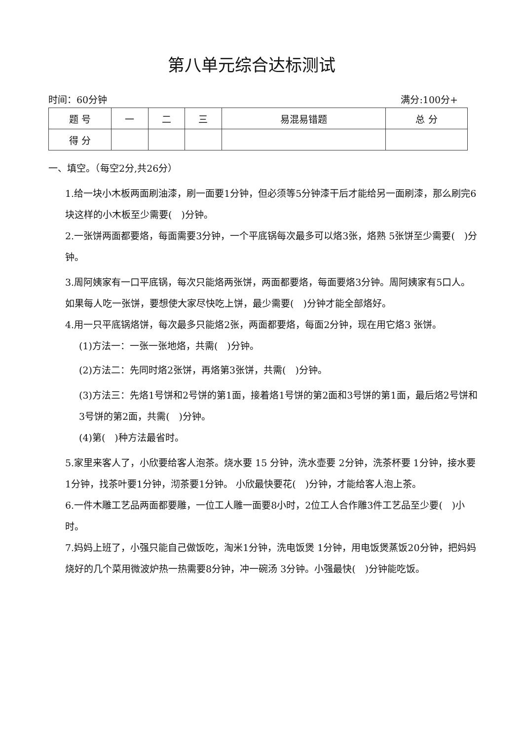第八单元综合达标测试
时间：60分钟 满分:100分+
| 题 号 | 一 | 二 | 三 | 易混易错题 | 总 分 |
| --- | --- | --- | --- | --- | --- |
| 得 分 | | | | | |
一、填空。（每空2分,共26分）
1.给一块小木板两面刷油漆，刷一面要1分钟，但必须等5分钟漆干后才能给另一面刷漆，那么刷完6块这样的小木板至少需要(　)分钟。
2.一张饼两面都要烙，每面需要3分钟，一个平底锅每次最多可以烙3张，烙熟 5张饼至少需要(　)分钟。
3.周阿姨家有一口平底锅，每次只能烙两张饼，两面都要烙，每面要烙3分钟。周阿姨家有5口人。如果每人吃一张饼，要想使大家尽快吃上饼，最少需要(　)分钟才能全部烙好。
4.用一只平底锅烙饼，每次最多只能烙2张，两面都要烙，每面2分钟，现在用它烙3 张饼。
(1)方法一：一张一张地烙，共需(　)分钟。
(2)方法二：先同时烙2张饼，再烙第3张饼，共需(　)分钟。
(3)方法三：先烙1号饼和2号饼的第1面，接着烙1号饼的第2面和3号饼的第1面，最后烙2号饼和3号饼的第2面，共需(　)分钟。
(4)第(　)种方法最省时。
5.家里来客人了，小欣要给客人泡茶。烧水要 15 分钟，洗水壶要 2分钟，洗茶杯要 1分钟，接水要1分钟，找茶叶要1分钟，沏茶要1分钟。 小欣最快要花(　)分钟，才能给客人泡上茶。
6.一件木雕工艺品两面都要雕，一位工人雕一面要8小时，2位工人合作雕3件工艺品至少要(　)小时。
7.妈妈上班了，小强只能自己做饭吃，淘米1分钟，洗电饭煲 1分钟，用电饭煲蒸饭20分钟，把妈妈烧好的几个菜用微波炉热一热需要8分钟，冲一碗汤 3分钟。小强最快(　)分钟能吃饭。